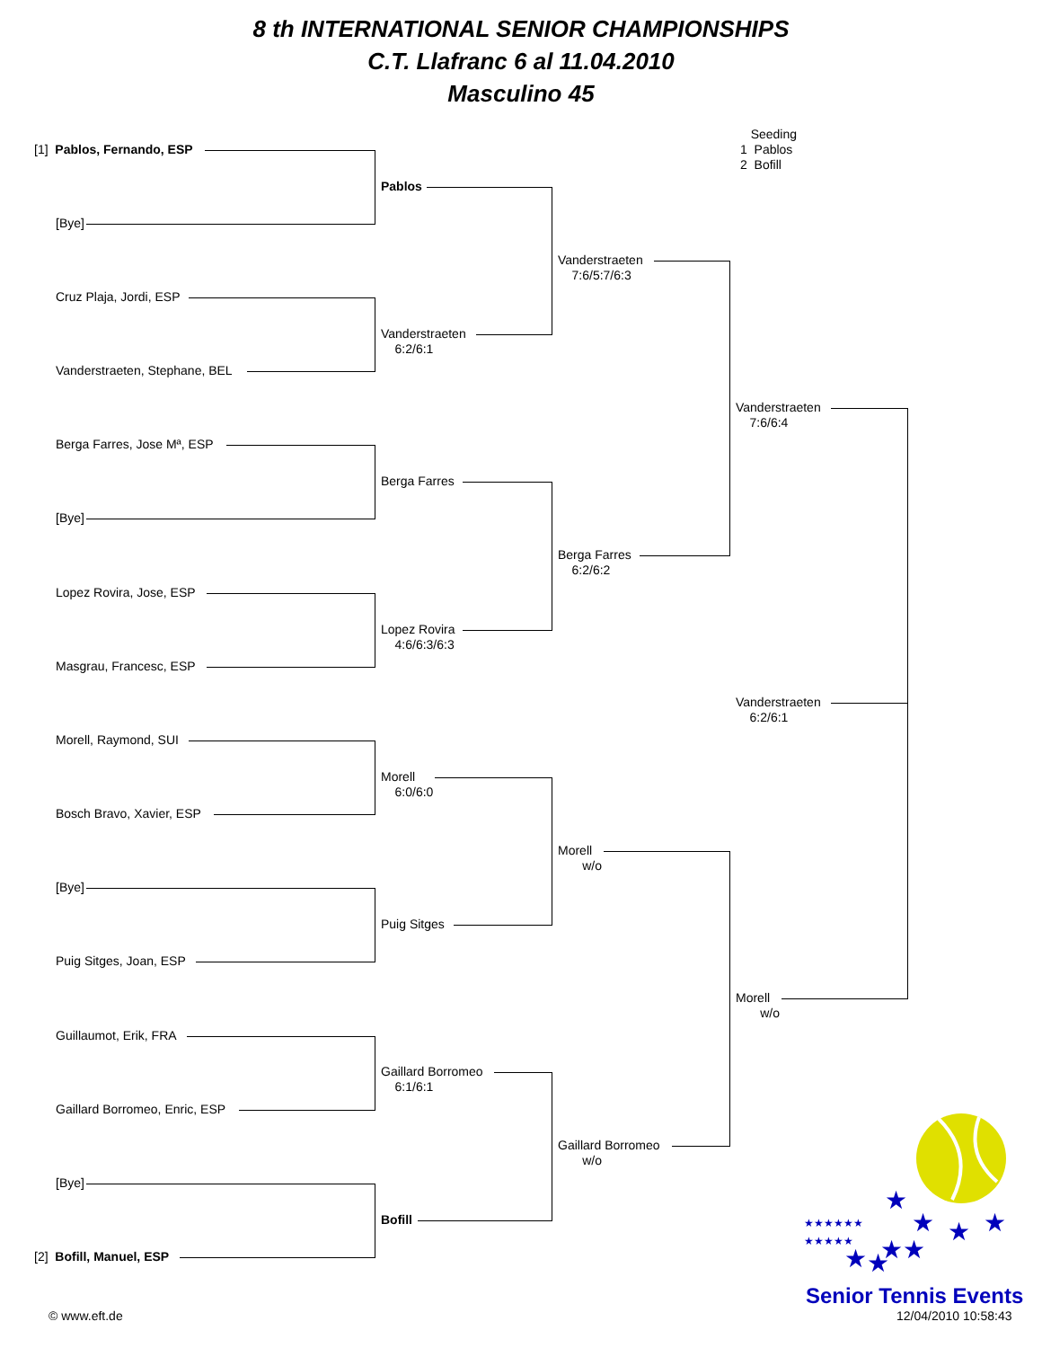8 th INTERNATIONAL SENIOR CHAMPIONSHIPS
C.T. Llafranc 6 al 11.04.2010
Masculino 45
[1] Pablos, Fernando, ESP
[Bye]
Cruz Plaja, Jordi, ESP
Vanderstraeten, Stephane, BEL
Berga Farres, Jose Mª, ESP
[Bye]
Lopez Rovira, Jose, ESP
Masgrau, Francesc, ESP
Morell, Raymond, SUI
Bosch Bravo, Xavier, ESP
[Bye]
Puig Sitges, Joan, ESP
Guillaumot, Erik, FRA
Gaillard Borromeo, Enric, ESP
[Bye]
[2] Bofill, Manuel, ESP
Pablos
Vanderstraeten
6:2/6:1
Berga Farres
Lopez Rovira
4:6/6:3/6:3
Morell
6:0/6:0
Puig Sitges
Gaillard Borromeo
6:1/6:1
Bofill
Vanderstraeten
7:6/5:7/6:3
Berga Farres
6:2/6:2
Morell
w/o
Gaillard Borromeo
w/o
Vanderstraeten
7:6/6:4
Vanderstraeten
6:2/6:1
Morell
w/o
Seeding
1 Pablos
2 Bofill
★
★
★
★
★
★
★
★
★★★★★★
★★★★★
Senior Tennis Events
12/04/2010 10:58:43
© www.eft.de